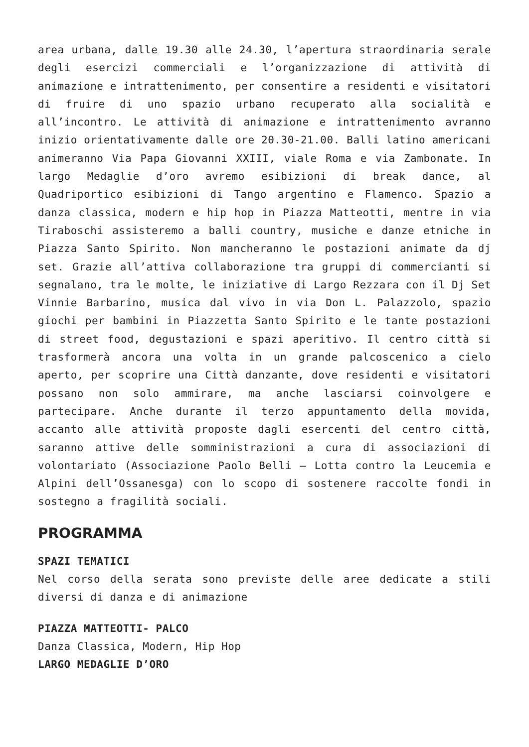area urbana, dalle 19.30 alle 24.30, l’apertura straordinaria serale degli esercizi commerciali e l’organizzazione di attività di animazione e intrattenimento, per consentire a residenti e visitatori di fruire di uno spazio urbano recuperato alla socialità e all’incontro. Le attività di animazione e intrattenimento avranno inizio orientativamente dalle ore 20.30-21.00. Balli latino americani animeranno Via Papa Giovanni XXIII, viale Roma e via Zambonate. In largo Medaglie d’oro avremo esibizioni di break dance, al Quadriportico esibizioni di Tango argentino e Flamenco. Spazio a danza classica, modern e hip hop in Piazza Matteotti, mentre in via Tiraboschi assisteremo a balli country, musiche e danze etniche in Piazza Santo Spirito. Non mancheranno le postazioni animate da dj set. Grazie all’attiva collaborazione tra gruppi di commercianti si segnalano, tra le molte, le iniziative di Largo Rezzara con il Dj Set Vinnie Barbarino, musica dal vivo in via Don L. Palazzolo, spazio giochi per bambini in Piazzetta Santo Spirito e le tante postazioni di street food, degustazioni e spazi aperitivo. Il centro città si trasformerà ancora una volta in un grande palcoscenico a cielo aperto, per scoprire una Città danzante, dove residenti e visitatori possano non solo ammirare, ma anche lasciarsi coinvolgere e partecipare. Anche durante il terzo appuntamento della movida, accanto alle attività proposte dagli esercenti del centro città, saranno attive delle somministrazioni a cura di associazioni di volontariato (Associazione Paolo Belli – Lotta contro la Leucemia e Alpini dell’Ossanesga) con lo scopo di sostenere raccolte fondi in sostegno a fragilità sociali.
PROGRAMMA
SPAZI TEMATICI
Nel corso della serata sono previste delle aree dedicate a stili diversi di danza e di animazione
PIAZZA MATTEOTTI- PALCO
Danza Classica, Modern, Hip Hop
LARGO MEDAGLIE D’ORO